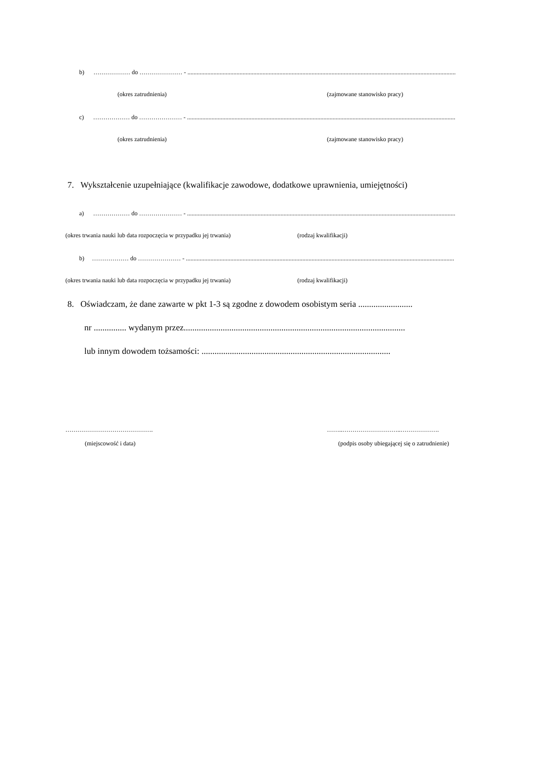b) ……………… do ………………… - ...............................................................................................................................................................................
(okres zatrudnienia) (zajmowane stanowisko pracy)
c) ……………… do ………………… - ...............................................................................................................................................................................
(okres zatrudnienia) (zajmowane stanowisko pracy)
7. Wykształcenie uzupełniające (kwalifikacje zawodowe, dodatkowe uprawnienia, umiejętności)
a) ……………… do ………………… - ...............................................................................................................................................................................
(okres trwania nauki lub data rozpoczęcia w przypadku jej trwania) (rodzaj kwalifikacji)
b) ……………… do ………………… - ...............................................................................................................................................................................
(okres trwania nauki lub data rozpoczęcia w przypadku jej trwania) (rodzaj kwalifikacji)
8. Oświadczam, że dane zawarte w pkt 1-3 są zgodne z dowodem osobistym seria .........................
nr ............... wydanym przez......................................................................................................
lub innym dowodem tożsamości: .......................................................................................
……………………………………. ……..………………………..……………….
(miejscowość i data) (podpis osoby ubiegającej się o zatrudnienie)